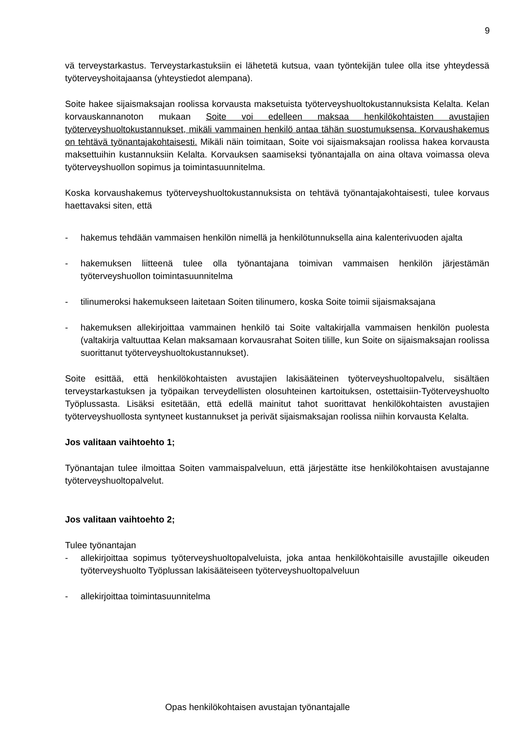9
vä terveystarkastus. Terveystarkastuksiin ei lähetetä kutsua, vaan työntekijän tulee olla itse yhteydessä työterveyshoitajaansa (yhteystiedot alempana).
Soite hakee sijaismaksajan roolissa korvausta maksetuista työterveyshuoltokustannuksista Kelalta. Kelan korvauskannanoton mukaan Soite voi edelleen maksaa henkilökohtaisten avustajien työterveyshuoltokustannukset, mikäli vammainen henkilö antaa tähän suostumuksensa. Korvaushakemus on tehtävä työnantajakohtaisesti. Mikäli näin toimitaan, Soite voi sijaismaksajan roolissa hakea korvausta maksettuihin kustannuksiin Kelalta. Korvauksen saamiseksi työnantajalla on aina oltava voimassa oleva työterveyshuollon sopimus ja toimintasuunnitelma.
Koska korvaushakemus työterveyshuoltokustannuksista on tehtävä työnantajakohtaisesti, tulee korvaus haettavaksi siten, että
- hakemus tehdään vammaisen henkilön nimellä ja henkilötunnuksella aina kalenterivuoden ajalta
- hakemuksen liitteenä tulee olla työnantajana toimivan vammaisen henkilön järjestämän työterveyshuollon toimintasuunnitelma
- tilinumeroksi hakemukseen laitetaan Soiten tilinumero, koska Soite toimii sijaismaksajana
- hakemuksen allekirjoittaa vammainen henkilö tai Soite valtakirjalla vammaisen henkilön puolesta (valtakirja valtuuttaa Kelan maksamaan korvausrahat Soiten tilille, kun Soite on sijaismaksajan roolissa suorittanut työterveyshuoltokustannukset).
Soite esittää, että henkilökohtaisten avustajien lakisääteinen työterveyshuoltopalvelu, sisältäen terveystarkastuksen ja työpaikan terveydellisten olosuhteinen kartoituksen, ostettaisiin-Työterveyshuolto Työplussasta. Lisäksi esitetään, että edellä mainitut tahot suorittavat henkilökohtaisten avustajien työterveyshuollosta syntyneet kustannukset ja perivät sijaismaksajan roolissa niihin korvausta Kelalta.
Jos valitaan vaihtoehto 1;
Työnantajan tulee ilmoittaa Soiten vammaispalveluun, että järjestätte itse henkilökohtaisen avustajanne työterveyshuoltopalvelut.
Jos valitaan vaihtoehto 2;
Tulee työnantajan
- allekirjoittaa sopimus työterveyshuoltopalveluista, joka antaa henkilökohtaisille avustajille oikeuden työterveyshuolto Työplussan lakisääteiseen työterveyshuoltopalveluun
- allekirjoittaa toimintasuunnitelma
Opas henkilökohtaisen avustajan työnantajalle